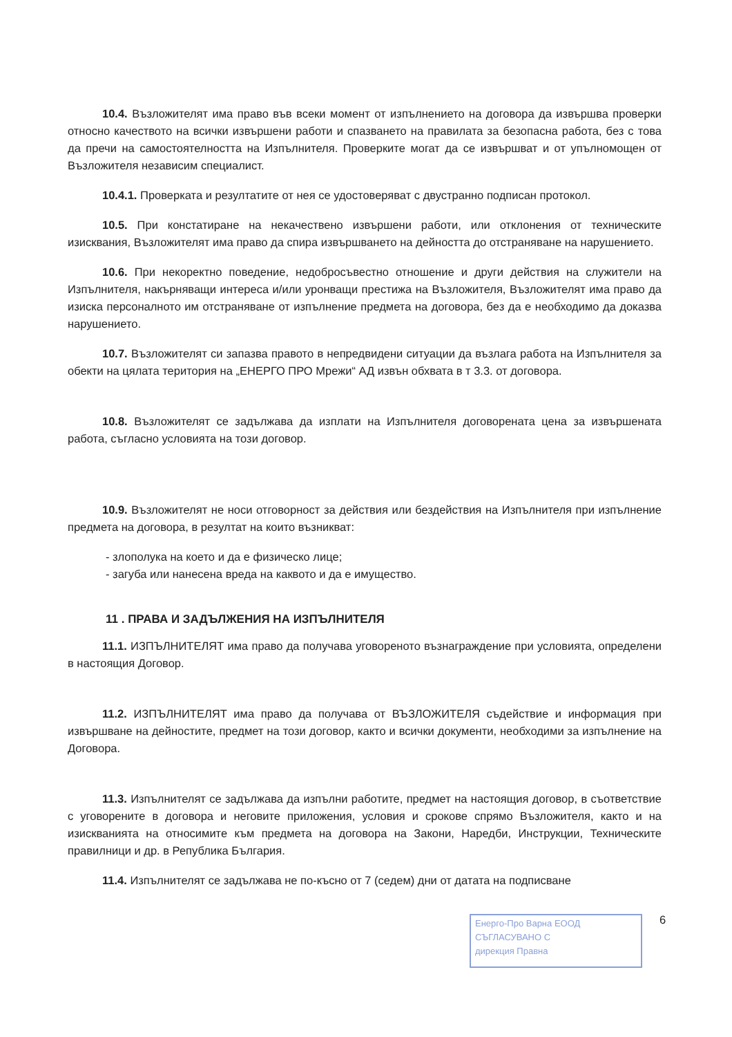10.4. Възложителят има право във всеки момент от изпълнението на договора да извършва проверки относно качеството на всички извършени работи и спазването на правилата за безопасна работа, без с това да пречи на самостоятелността на Изпълнителя. Проверките могат да се извършват и от упълномощен от Възложителя независим специалист.
10.4.1. Проверката и резултатите от нея се удостоверяват с двустранно подписан протокол.
10.5. При констатиране на некачествено извършени работи, или отклонения от техническите изисквания, Възложителят има право да спира извършването на дейността до отстраняване на нарушението.
10.6. При некоректно поведение, недобросъвестно отношение и други действия на служители на Изпълнителя, накърняващи интереса и/или уронващи престижа на Възложителя, Възложителят има право да изиска персоналното им отстраняване от изпълнение предмета на договора, без да е необходимо да доказва нарушението.
10.7. Възложителят си запазва правото в непредвидени ситуации да възлага работа на Изпълнителя за обекти на цялата територия на „ЕНЕРГО ПРО Мрежи“ АД извън обхвата в т 3.3. от договора.
10.8. Възложителят се задължава да изплати на Изпълнителя договорената цена за извършената работа, съгласно условията на този договор.
10.9. Възложителят не носи отговорност за действия или бездействия на Изпълнителя при изпълнение предмета на договора, в резултат на които възникват:
- злополука на което и да е физическо лице;
- загуба или нанесена вреда на каквото и да е имущество.
11 . ПРАВА И ЗАДЪЛЖЕНИЯ НА ИЗПЪЛНИТЕЛЯ
11.1. ИЗПЪЛНИТЕЛЯТ има право да получава уговореното възнаграждение при условията, определени в настоящия Договор.
11.2. ИЗПЪЛНИТЕЛЯТ има право да получава от ВЪЗЛОЖИТЕЛЯ съдействие и информация при извършване на дейностите, предмет на този договор, както и всички документи, необходими за изпълнение на Договора.
11.3. Изпълнителят се задължава да изпълни работите, предмет на настоящия договор, в съответствие с уговорените в договора и неговите приложения, условия и срокове спрямо Възложителя, както и на изискванията на относимите към предмета на договора на Закони, Наредби, Инструкции, Техническите правилници и др. в Република България.
11.4. Изпълнителят се задължава не по-късно от 7 (седем) дни от датата на подписване
Енерго-Про Варна ЕООД
СЪГЛАСУВАНО С
дирекция Правна
6